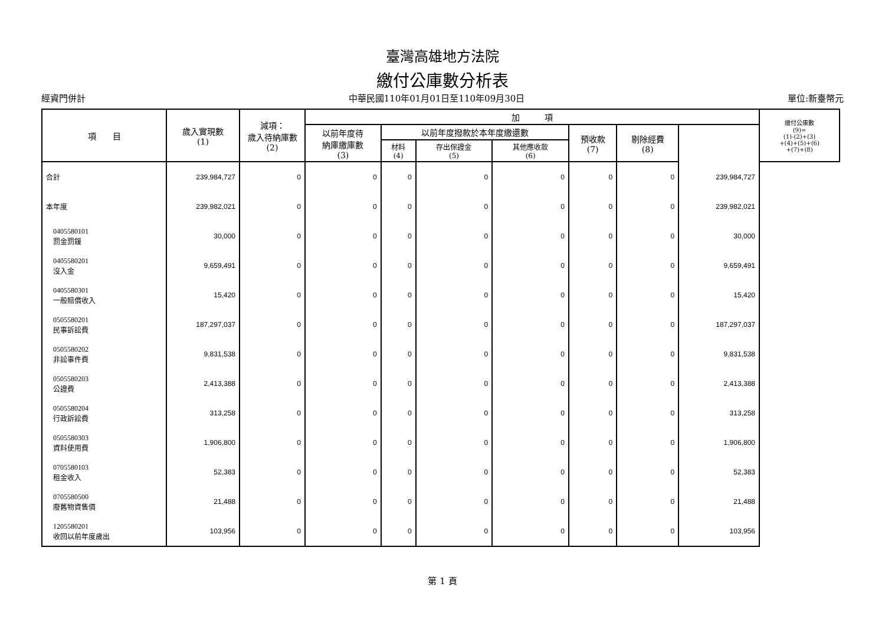臺灣高雄地方法院
繳付公庫數分析表
經資門併計 中華民國110年01月01日至110年09月30日 單位:新臺幣元
| 項 目 | 歲入實現數 (1) | 減項： 歲入待納庫數 (2) | 加 項 | | | | | | | 繳付公庫數 (9)= (1)-(2)+(3) +(4)+(5)+(6) +(7)+(8) |
| --- | --- | --- | --- | --- | --- | --- | --- | --- | --- | --- |
| | | | 以前年度待 納庫繳庫數 (3) | 以前年度撥款於本年度繳還數 | | | 預收款 (7) | 剔除經費 (8) | | |
| | | | | 材料 (4) | 存出保證金 (5) | 其他應收款 (6) | | | | |
| 合計 | 239,984,727 | 0 | 0 | 0 | 0 | 0 | 0 | 0 | 239,984,727 | |
| 本年度 | 239,982,021 | 0 | 0 | 0 | 0 | 0 | 0 | 0 | 239,982,021 | |
| 0405580101 罰金罰鍰 | 30,000 | 0 | 0 | 0 | 0 | 0 | 0 | 0 | 30,000 | |
| 0405580201 沒入金 | 9,659,491 | 0 | 0 | 0 | 0 | 0 | 0 | 0 | 9,659,491 | |
| 0405580301 一般賠償收入 | 15,420 | 0 | 0 | 0 | 0 | 0 | 0 | 0 | 15,420 | |
| 0505580201 民事訴訟費 | 187,297,037 | 0 | 0 | 0 | 0 | 0 | 0 | 0 | 187,297,037 | |
| 0505580202 非訟事件費 | 9,831,538 | 0 | 0 | 0 | 0 | 0 | 0 | 0 | 9,831,538 | |
| 0505580203 公證費 | 2,413,388 | 0 | 0 | 0 | 0 | 0 | 0 | 0 | 2,413,388 | |
| 0505580204 行政訴訟費 | 313,258 | 0 | 0 | 0 | 0 | 0 | 0 | 0 | 313,258 | |
| 0505580303 資料使用費 | 1,906,800 | 0 | 0 | 0 | 0 | 0 | 0 | 0 | 1,906,800 | |
| 0705580103 租金收入 | 52,383 | 0 | 0 | 0 | 0 | 0 | 0 | 0 | 52,383 | |
| 0705580500 廢舊物資售價 | 21,488 | 0 | 0 | 0 | 0 | 0 | 0 | 0 | 21,488 | |
| 1205580201 收回以前年度歲出 | 103,956 | 0 | 0 | 0 | 0 | 0 | 0 | 0 | 103,956 | |
第 1 頁